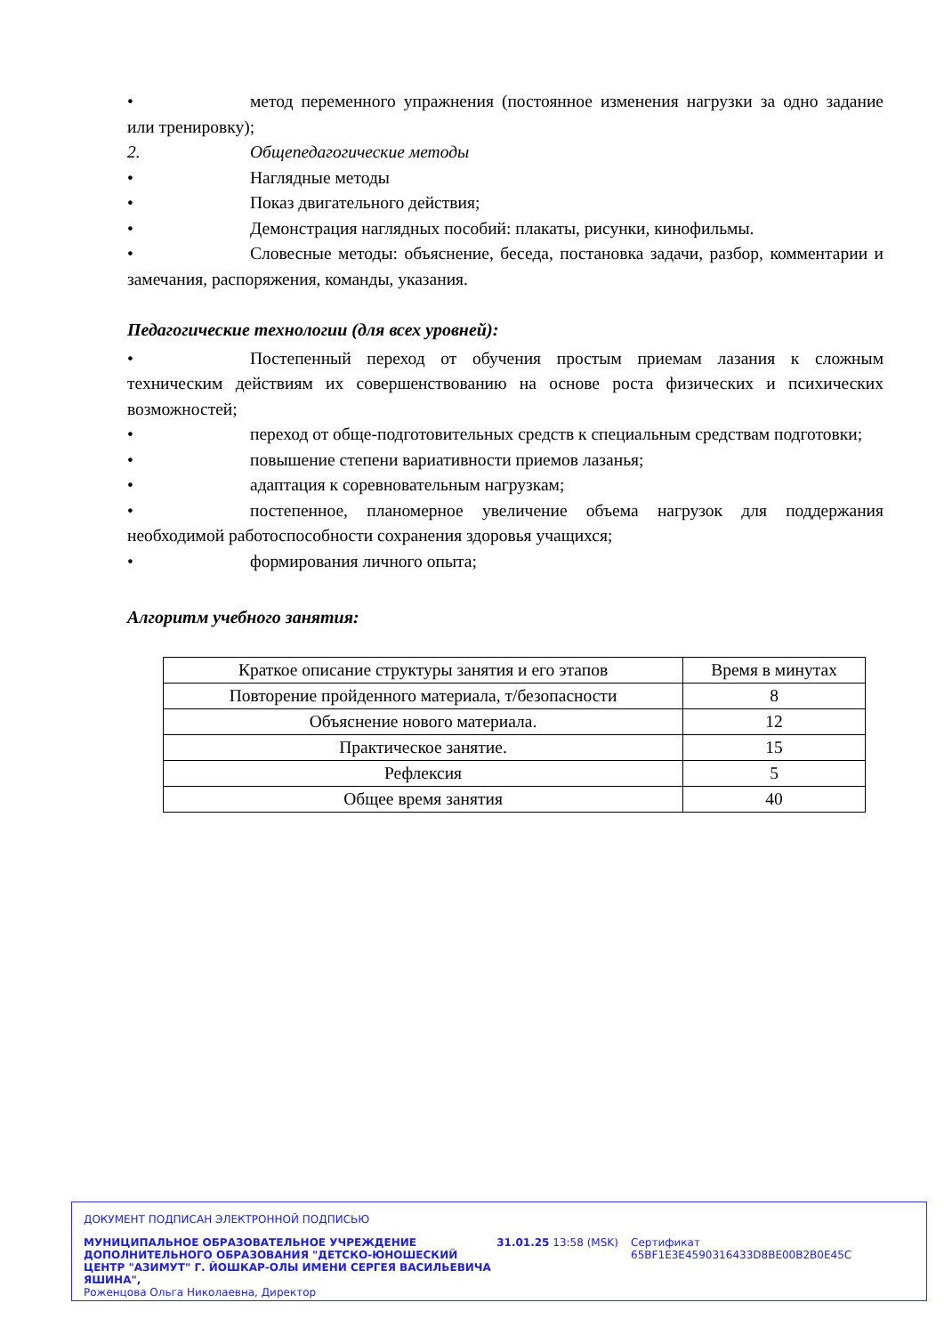• метод переменного упражнения (постоянное изменения нагрузки за одно задание или тренировку);
2. Общепедагогические методы
• Наглядные методы
• Показ двигательного действия;
• Демонстрация наглядных пособий: плакаты, рисунки, кинофильмы.
• Словесные методы: объяснение, беседа, постановка задачи, разбор, комментарии и замечания, распоряжения, команды, указания.
Педагогические технологии (для всех уровней):
• Постепенный переход от обучения простым приемам лазания к сложным техническим действиям их совершенствованию на основе роста физических и психических возможностей;
• переход от обще-подготовительных средств к специальным средствам подготовки;
• повышение степени вариативности приемов лазанья;
• адаптация к соревновательным нагрузкам;
• постепенное, планомерное увеличение объема нагрузок для поддержания необходимой работоспособности сохранения здоровья учащихся;
• формирования личного опыта;
Алгоритм учебного занятия:
| Краткое описание структуры занятия и его этапов | Время в минутах |
| Повторение пройденного материала, т/безопасности | 8 |
| Объяснение нового материала. | 12 |
| Практическое занятие. | 15 |
| Рефлексия | 5 |
| Общее время занятия | 40 |
ДОКУМЕНТ ПОДПИСАН ЭЛЕКТРОННОЙ ПОДПИСЬЮ
МУНИЦИПАЛЬНОЕ ОБРАЗОВАТЕЛЬНОЕ УЧРЕЖДЕНИЕ ДОПОЛНИТЕЛЬНОГО ОБРАЗОВАНИЯ "ДЕТСКО-ЮНОШЕСКИЙ ЦЕНТР "АЗИМУТ" Г. ЙОШКАР-ОЛЫ ИМЕНИ СЕРГЕЯ ВАСИЛЬЕВИЧА ЯШИНА",
Роженцова Ольга Николаевна, Директор
31.01.25 13:58 (MSK) Сертификат 65BF1E3E4590316433D8BE00B2B0E45C